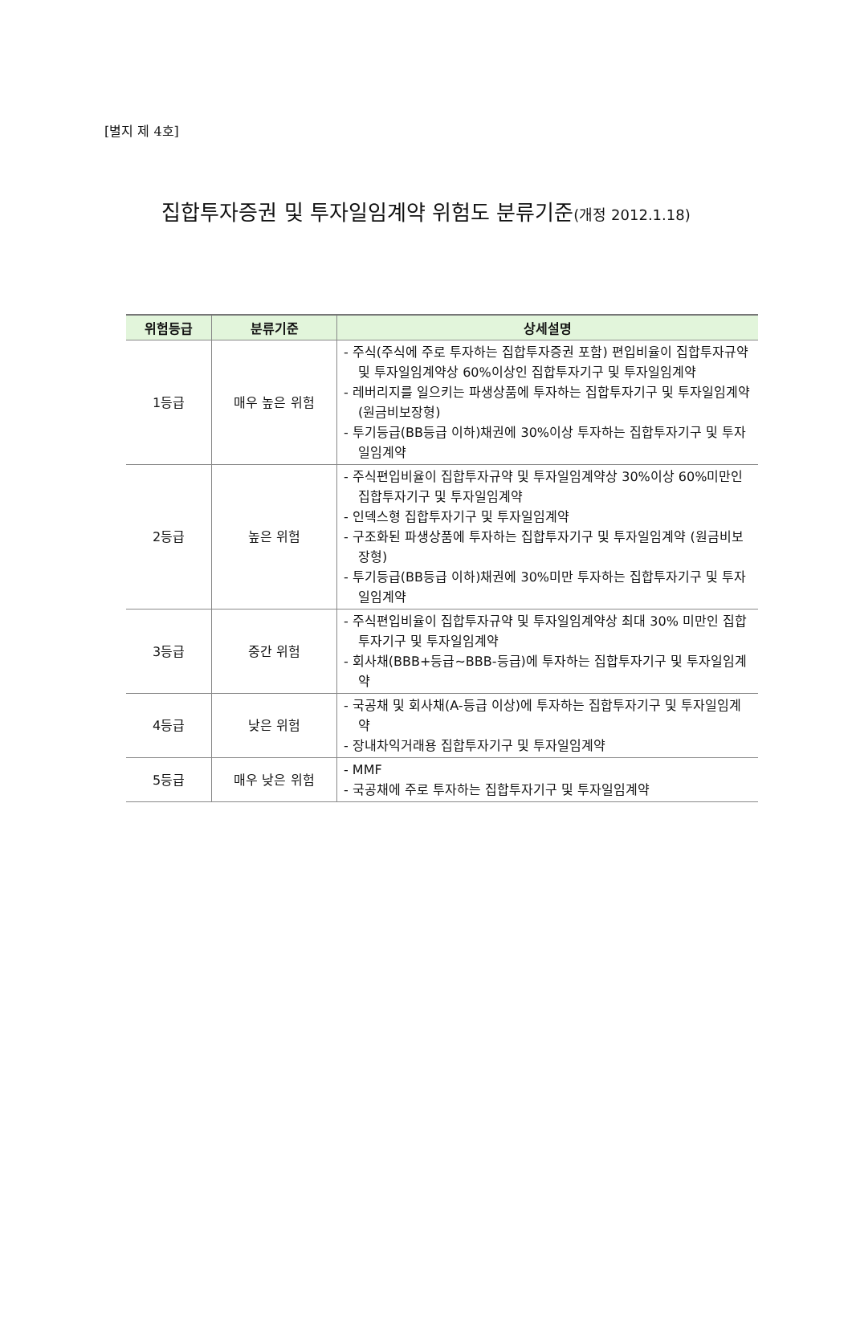[별지 제 4호]
집합투자증권 및 투자일임계약 위험도 분류기준(개정 2012.1.18)
| 위험등급 | 분류기준 | 상세설명 |
| --- | --- | --- |
| 1등급 | 매우 높은 위험 | - 주식(주식에 주로 투자하는 집합투자증권 포함) 편입비율이 집합투자규약 및 투자일임계약상 60%이상인 집합투자기구 및 투자일임계약 - 레버리지를 일으키는 파생상품에 투자하는 집합투자기구 및 투자일임계약 (원금비보장형) - 투기등급(BB등급 이하)채권에 30%이상 투자하는 집합투자기구 및 투자일임계약 |
| 2등급 | 높은 위험 | - 주식편입비율이 집합투자규약 및 투자일임계약상 30%이상 60%미만인 집합투자기구 및 투자일임계약 - 인덱스형 집합투자기구 및 투자일임계약 - 구조화된 파생상품에 투자하는 집합투자기구 및 투자일임계약 (원금비보장형) - 투기등급(BB등급 이하)채권에 30%미만 투자하는 집합투자기구 및 투자일임계약 |
| 3등급 | 중간 위험 | - 주식편입비율이 집합투자규약 및 투자일임계약상 최대 30% 미만인 집합투자기구 및 투자일임계약 - 회사채(BBB+등급~BBB-등급)에 투자하는 집합투자기구 및 투자일임계약 |
| 4등급 | 낮은 위험 | - 국공채 및 회사채(A-등급 이상)에 투자하는 집합투자기구 및 투자일임계약 - 장내차익거래용 집합투자기구 및 투자일임계약 |
| 5등급 | 매우 낮은 위험 | - MMF - 국공채에 주로 투자하는 집합투자기구 및 투자일임계약 |